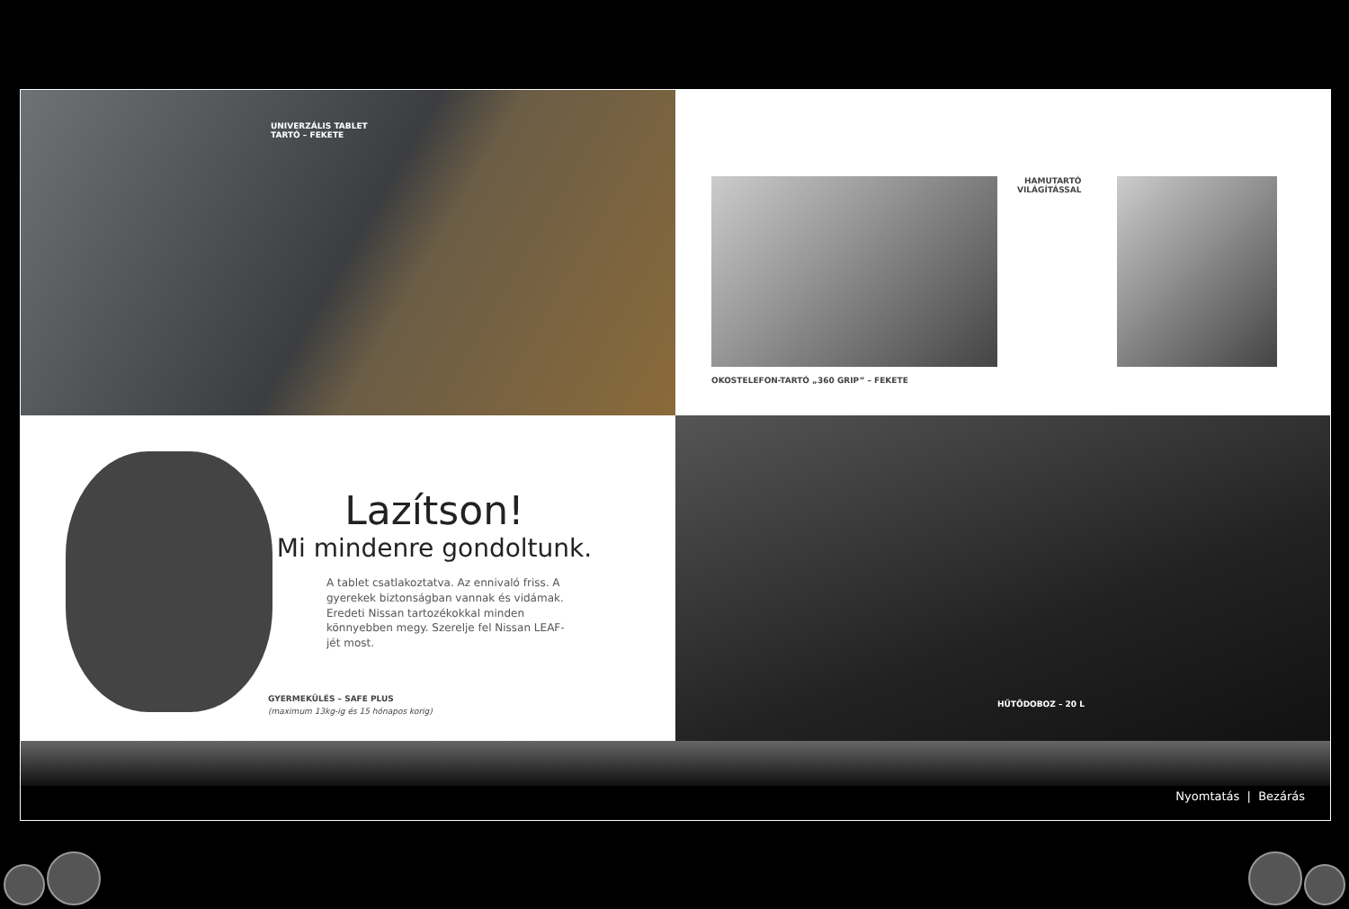UNIVERZÁLIS TABLET
TARTÓ – FEKETE
HAMUTARTÓ
VILÁGÍTÁSSAL
OKOSTELEFON-TARTÓ „360 GRIP” – FEKETE
Lazítson!
Mi mindenre gondoltunk.
A tablet csatlakoztatva. Az ennivaló friss. A gyerekek biztonságban vannak és vidámak. Eredeti Nissan tartozékokkal minden könnyebben megy. Szerelje fel Nissan LEAF-jét most.
GYERMEKÜLÉS – SAFE PLUS
(maximum 13kg-ig és 15 hónapos korig)
HŰTŐDOBOZ – 20 L
Nyomtatás | Bezárás